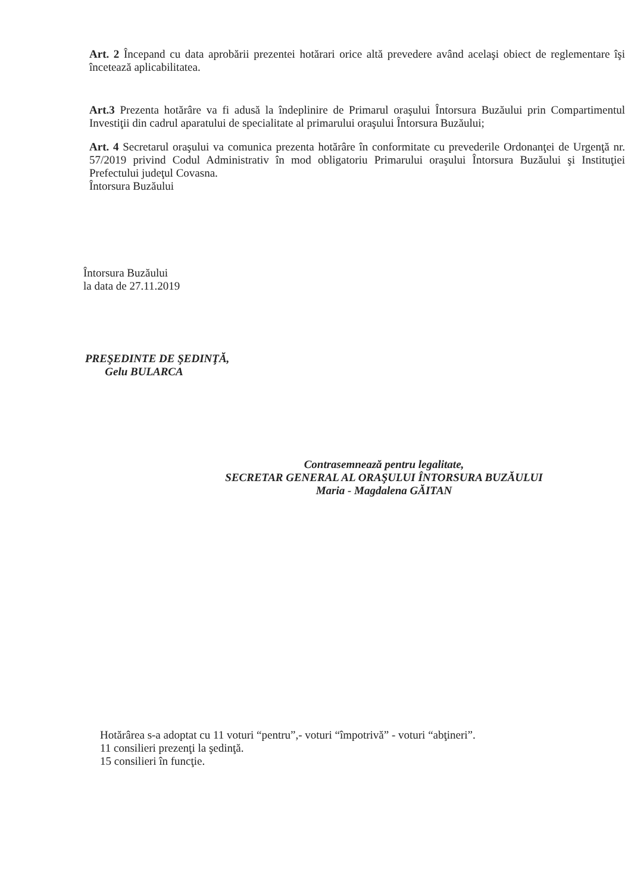Art. 2 Începand cu data aprobării prezentei hotărari orice altă prevedere având acelaşi obiect de reglementare îşi încetează aplicabilitatea.
Art.3 Prezenta hotărâre va fi adusă la îndeplinire de Primarul oraşului Întorsura Buzăului prin Compartimentul Investiţii din cadrul aparatului de specialitate al primarului oraşului Întorsura Buzăului;
Art. 4 Secretarul oraşului va comunica prezenta hotărâre în conformitate cu prevederile Ordonanţei de Urgenţă nr. 57/2019 privind Codul Administrativ în mod obligatoriu Primarului oraşului Întorsura Buzăului şi Instituţiei Prefectului judeţul Covasna.
Întorsura Buzăului
Întorsura Buzăului
la data de 27.11.2019
PREŞEDINTE DE ŞEDINŢĂ,
Gelu BULARCA
Contrasemnează pentru legalitate,
SECRETAR GENERAL AL ORAŞULUI ÎNTORSURA BUZĂULUI
Maria - Magdalena GĂITAN
Hotărârea s-a adoptat cu 11 voturi “pentru”,- voturi “împotrivă” - voturi “abţineri”.
11 consilieri prezenţi la şedinţă.
15 consilieri în funcţie.